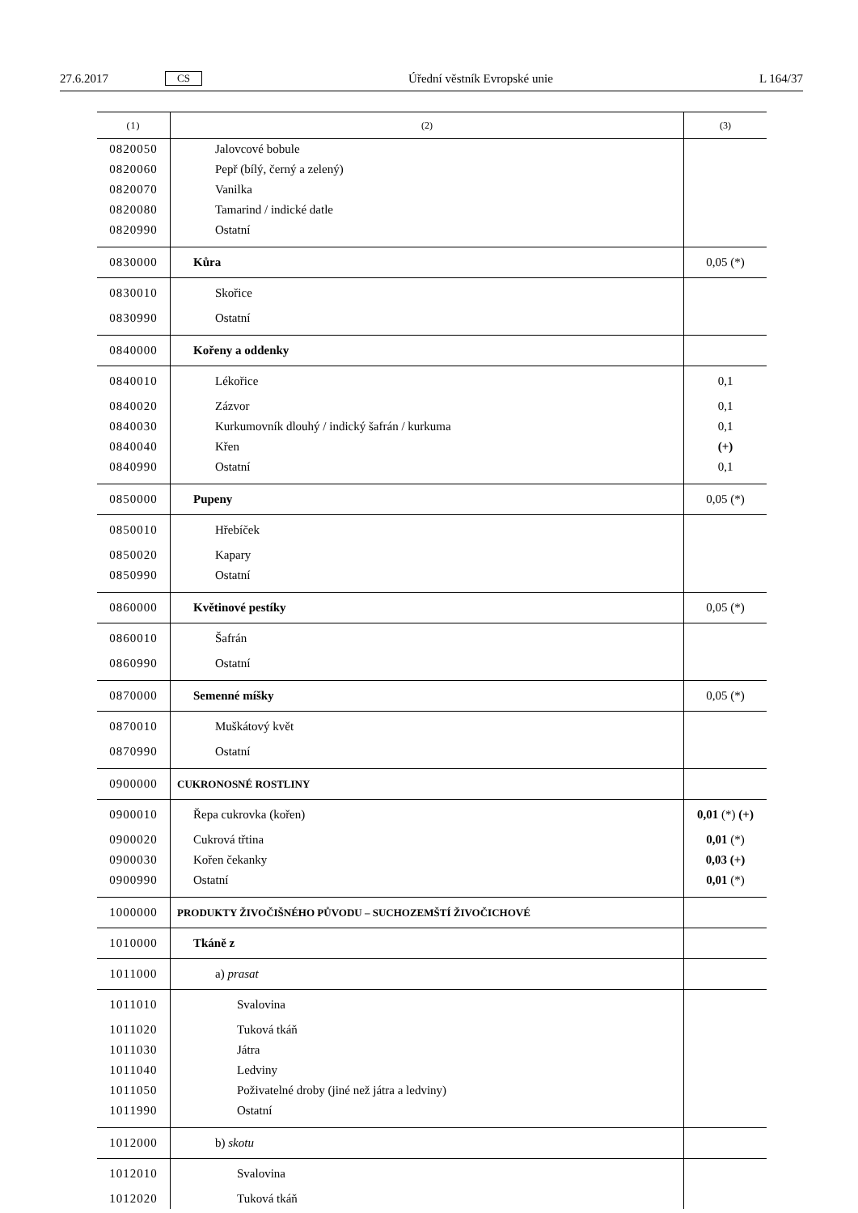27.6.2017 CS Úřední věstník Evropské unie L 164/37
| (1) | (2) | (3) |
| --- | --- | --- |
| 0820050 | Jalovcové bobule | |
| 0820060 | Pepř (bílý, černý a zelený) | |
| 0820070 | Vanilka | |
| 0820080 | Tamarind / indické datle | |
| 0820990 | Ostatní | |
| 0830000 | Kůra | 0,05 (*) |
| 0830010 | Skořice | |
| 0830990 | Ostatní | |
| 0840000 | Kořeny a oddenky | |
| 0840010 | Lékořice | 0,1 |
| 0840020 | Zázvor | 0,1 |
| 0840030 | Kurkumovník dlouhý / indický šafrán / kurkuma | 0,1 |
| 0840040 | Křen | (+) |
| 0840990 | Ostatní | 0,1 |
| 0850000 | Pupeny | 0,05 (*) |
| 0850010 | Hřebíček | |
| 0850020 | Kapary | |
| 0850990 | Ostatní | |
| 0860000 | Květinové pestíky | 0,05 (*) |
| 0860010 | Šafrán | |
| 0860990 | Ostatní | |
| 0870000 | Semenné míšky | 0,05 (*) |
| 0870010 | Muškátový květ | |
| 0870990 | Ostatní | |
| 0900000 | CUKRONOSNÉ ROSTLINY | |
| 0900010 | Řepa cukrovka (kořen) | 0,01 (*) (+) |
| 0900020 | Cukrová třtina | 0,01 (*) |
| 0900030 | Kořen čekanky | 0,03 (+) |
| 0900990 | Ostatní | 0,01 (*) |
| 1000000 | PRODUKTY ŽIVOČIŠNÉHO PŮVODU – SUCHOZEMŠTÍ ŽIVOČICHOVÉ | |
| 1010000 | Tkáně z | |
| 1011000 | a) prasat | |
| 1011010 | Svalovina | |
| 1011020 | Tuková tkáň | |
| 1011030 | Játra | |
| 1011040 | Ledviny | |
| 1011050 | Poživatelné droby (jiné než játra a ledviny) | |
| 1011990 | Ostatní | |
| 1012000 | b) skotu | |
| 1012010 | Svalovina | |
| 1012020 | Tuková tkáň | |